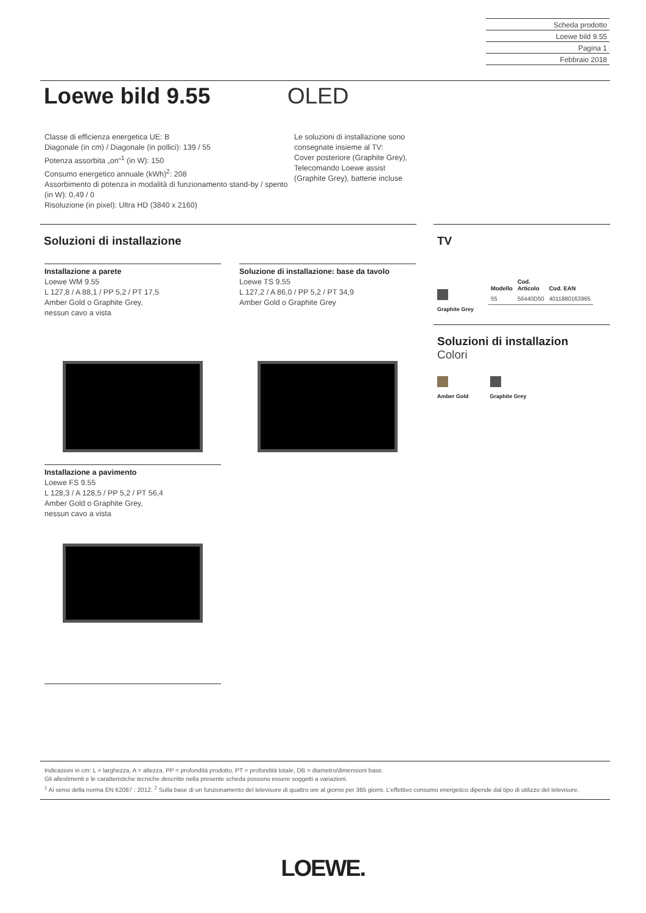Scheda prodotto
Loewe bild 9.55
Pagina 1
Febbraio 2018
Loewe bild 9.55
OLED
Classe di efficienza energetica UE: B
Diagonale (in cm) / Diagonale (in pollici): 139 / 55
Potenza assorbita „on“<sup>1</sup> (in W): 150
Consumo energetico annuale (kWh)<sup>2</sup>: 208
Assorbimento di potenza in modalità di funzionamento stand-by / spento (in W): 0,49 / 0
Risoluzione (in pixel): Ultra HD (3840 x 2160)
Le soluzioni di installazione sono
consegnate insieme al TV:
Cover posteriore (Graphite Grey),
Telecomando Loewe assist
(Graphite Grey), batterie incluse
Soluzioni di installazione
Installazione a parete
Loewe WM 9.55
L 127,8 / A 88,1 / PP 5,2 / PT 17,5
Amber Gold o Graphite Grey,
nessun cavo a vista
Soluzione di installazione: base da tavolo
Loewe TS 9.55
L 127,2 / A 86,0 / PP 5,2 / PT 34,9
Amber Gold o Graphite Grey
Installazione a pavimento
Loewe FS 9.55
L 128,3 / A 128,5 / PP 5,2 / PT 56,4
Amber Gold o Graphite Grey,
nessun cavo a vista
TV
| Modello | Cod. Articolo | Cod. EAN |
| --- | --- | --- |
| 55 | 56440D50 | 4011880163965 |
Graphite Grey
Soluzioni di installazion
Colori
Amber Gold
Graphite Grey
Indicazioni in cm: L = larghezza, A = altezza, PP = profondità prodotto, PT = profondità totale, DB = diametro/dimensioni base.
Gli allestimenti e le caratteristiche tecniche descritte nella presente scheda possono essere soggetti a variazioni.
<sup>1</sup> Ai sensi della norma EN 62087 : 2012. <sup>2</sup> Sulla base di un funzionamento del televisore di quattro ore al giorno per 365 giorni. L’effettivo consumo energetico dipende dal tipo di utilizzo del televisore.
LOEWE.